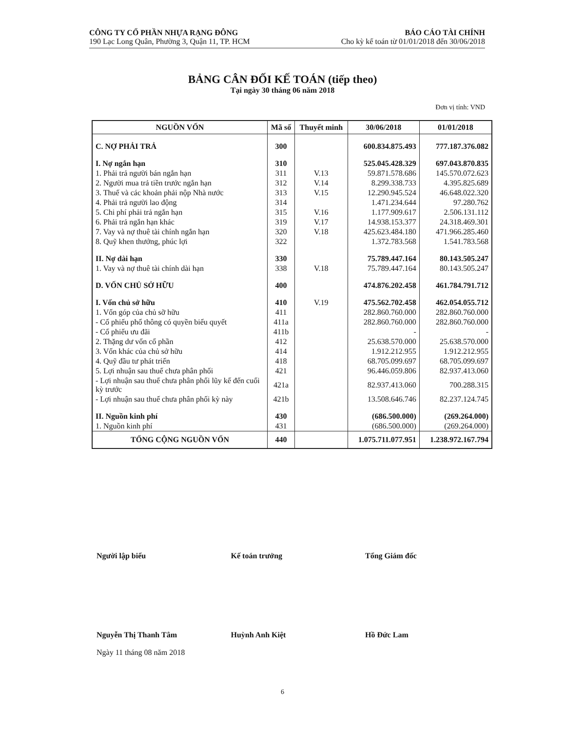CÔNG TY CỔ PHẦN NHỰA RẠNG ĐÔNG
190 Lạc Long Quân, Phường 3, Quận 11, TP. HCM
BÁO CÁO TÀI CHÍNH
Cho kỳ kế toán từ 01/01/2018 đến 30/06/2018
BẢNG CÂN ĐỐI KẾ TOÁN (tiếp theo)
Tại ngày 30 tháng 06 năm 2018
Đơn vị tính: VND
| NGUỒN VỐN | Mã số | Thuyết minh | 30/06/2018 | 01/01/2018 |
| --- | --- | --- | --- | --- |
| C. NỢ PHẢI TRẢ | 300 | | 600.834.875.493 | 777.187.376.082 |
| I. Nợ ngắn hạn | 310 | | 525.045.428.329 | 697.043.870.835 |
| 1. Phải trả người bán ngắn hạn | 311 | V.13 | 59.871.578.686 | 145.570.072.623 |
| 2. Người mua trả tiền trước ngắn hạn | 312 | V.14 | 8.299.338.733 | 4.395.825.689 |
| 3. Thuế và các khoản phải nộp Nhà nước | 313 | V.15 | 12.290.945.524 | 46.648.022.320 |
| 4. Phải trả người lao động | 314 | | 1.471.234.644 | 97.280.762 |
| 5. Chi phí phải trả ngắn hạn | 315 | V.16 | 1.177.909.617 | 2.506.131.112 |
| 6. Phải trả ngắn hạn khác | 319 | V.17 | 14.938.153.377 | 24.318.469.301 |
| 7. Vay và nợ thuê tài chính ngắn hạn | 320 | V.18 | 425.623.484.180 | 471.966.285.460 |
| 8. Quỹ khen thưởng, phúc lợi | 322 | | 1.372.783.568 | 1.541.783.568 |
| II. Nợ dài hạn | 330 | | 75.789.447.164 | 80.143.505.247 |
| 1. Vay và nợ thuê tài chính dài hạn | 338 | V.18 | 75.789.447.164 | 80.143.505.247 |
| D. VỐN CHỦ SỞ HỮU | 400 | | 474.876.202.458 | 461.784.791.712 |
| I. Vốn chủ sở hữu | 410 | V.19 | 475.562.702.458 | 462.054.055.712 |
| 1. Vốn góp của chủ sỡ hữu | 411 | | 282.860.760.000 | 282.860.760.000 |
| - Cổ phiếu phổ thông có quyền biểu quyết | 411a | | 282.860.760.000 | 282.860.760.000 |
| - Cổ phiếu ưu đãi | 411b | | - | - |
| 2. Thặng dư vốn cổ phần | 412 | | 25.638.570.000 | 25.638.570.000 |
| 3. Vốn khác của chủ sở hữu | 414 | | 1.912.212.955 | 1.912.212.955 |
| 4. Quỹ đầu tư phát triển | 418 | | 68.705.099.697 | 68.705.099.697 |
| 5. Lợi nhuận sau thuế chưa phân phối | 421 | | 96.446.059.806 | 82.937.413.060 |
| - Lợi nhuận sau thuế chưa phân phối lũy kế đến cuối kỳ trước | 421a | | 82.937.413.060 | 700.288.315 |
| - Lợi nhuận sau thuế chưa phân phối kỳ này | 421b | | 13.508.646.746 | 82.237.124.745 |
| II. Nguồn kinh phí | 430 | | (686.500.000) | (269.264.000) |
| 1. Nguồn kinh phí | 431 | | (686.500.000) | (269.264.000) |
| TỔNG CỘNG NGUỒN VỐN | 440 | | 1.075.711.077.951 | 1.238.972.167.794 |
Người lập biểu
Nguyễn Thị Thanh Tâm
Ngày 11 tháng 08 năm 2018
Kế toán trưởng
Huỳnh Anh Kiệt
Tổng Giám đốc
Hồ Đức Lam
6